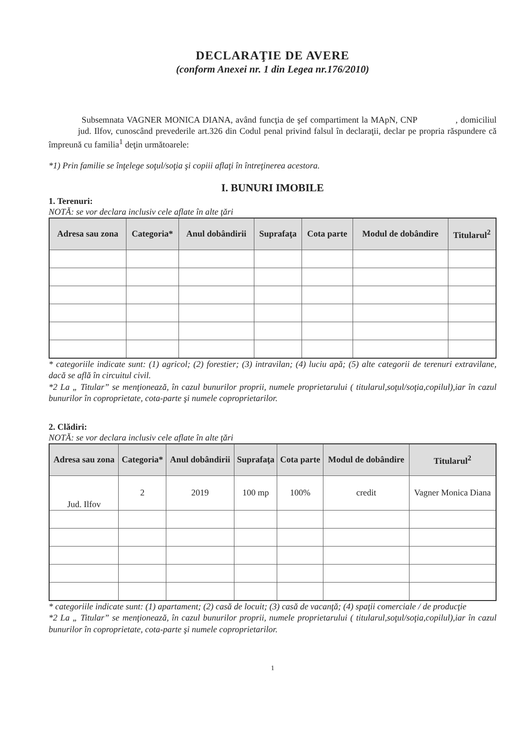DECLARAŢIE DE AVERE
(conform Anexei nr. 1 din Legea nr.176/2010)
Subsemnata VAGNER MONICA DIANA, având funcţia de şef compartiment la MApN, CNP , domiciliul jud. Ilfov, cunoscând prevederile art.326 din Codul penal privind falsul în declaraţii, declar pe propria răspundere că împreună cu familia<sup>1</sup> deţin următoarele:
*1) Prin familie se înţelege soţul/soţia şi copiii aflaţi în întreţinerea acestora.
I. BUNURI IMOBILE
1. Terenuri:
NOTĂ: se vor declara inclusiv cele aflate în alte ţări
| Adresa sau zona | Categoria* | Anul dobândirii | Suprafaţa | Cota parte | Modul de dobândire | Titularul<sup>2</sup> |
| --- | --- | --- | --- | --- | --- | --- |
* categoriile indicate sunt: (1) agricol; (2) forestier; (3) intravilan; (4) luciu apă; (5) alte categorii de terenuri extravilane, dacă se află în circuitul civil.
*2 La „ Titular” se menţionează, în cazul bunurilor proprii, numele proprietarului ( titularul,soţul/soţia,copilul),iar în cazul bunurilor în coproprietate, cota-parte şi numele coproprietarilor.
2. Clădiri:
NOTĂ: se vor declara inclusiv cele aflate în alte ţări
| Adresa sau zona | Categoria* | Anul dobândirii | Suprafaţa | Cota parte | Modul de dobândire | Titularul<sup>2</sup> |
| --- | --- | --- | --- | --- | --- | --- |
| Jud. Ilfov | 2 | 2019 | 100 mp | 100% | credit | Vagner Monica Diana |
* categoriile indicate sunt: (1) apartament; (2) casă de locuit; (3) casă de vacanţă; (4) spaţii comerciale / de producţie
*2 La „ Titular” se menţionează, în cazul bunurilor proprii, numele proprietarului ( titularul,soţul/soţia,copilul),iar în cazul bunurilor în coproprietate, cota-parte şi numele coproprietarilor.
1